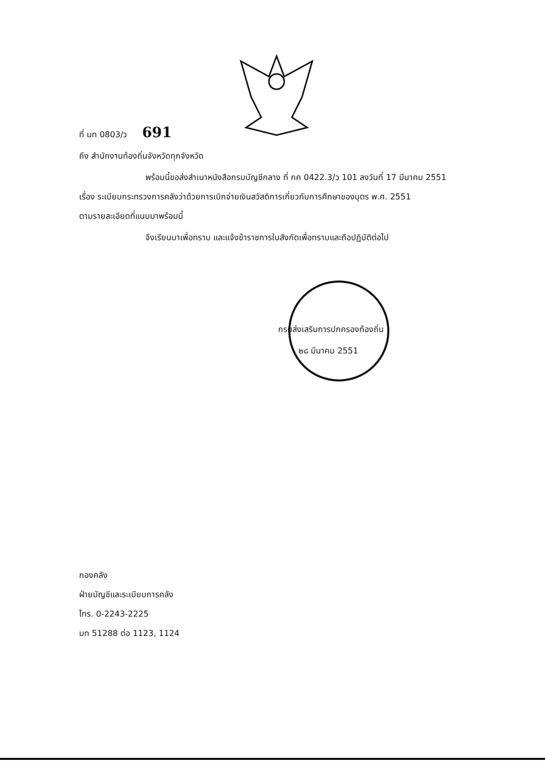ที่ มท 0803/ว 691
ถึง สำนักงานท้องถิ่นจังหวัดทุกจังหวัด
พร้อมนี้ขอส่งสำเนาหนังสือกรมบัญชีกลาง ที่ กค 0422.3/ว 101 ลงวันที่ 17 มีนาคม 2551
เรื่อง ระเบียบกระทรวงการคลังว่าด้วยการเบิกจ่ายเงินสวัสดิการเกี่ยวกับการศึกษาของบุตร พ.ศ. 2551
ตามรายละเอียดที่แนบมาพร้อมนี้
จึงเรียนมาเพื่อทราบ และแจ้งข้าราชการในสังกัดเพื่อทราบและถือปฏิบัติต่อไป
กรมส่งเสริมการปกครองท้องถิ่น
๒๘ มีนาคม 2551
กองคลัง
ฝ่ายบัญชีและระเบียบการคลัง
โทร. 0-2243-2225
มท 51288 ต่อ 1123, 1124